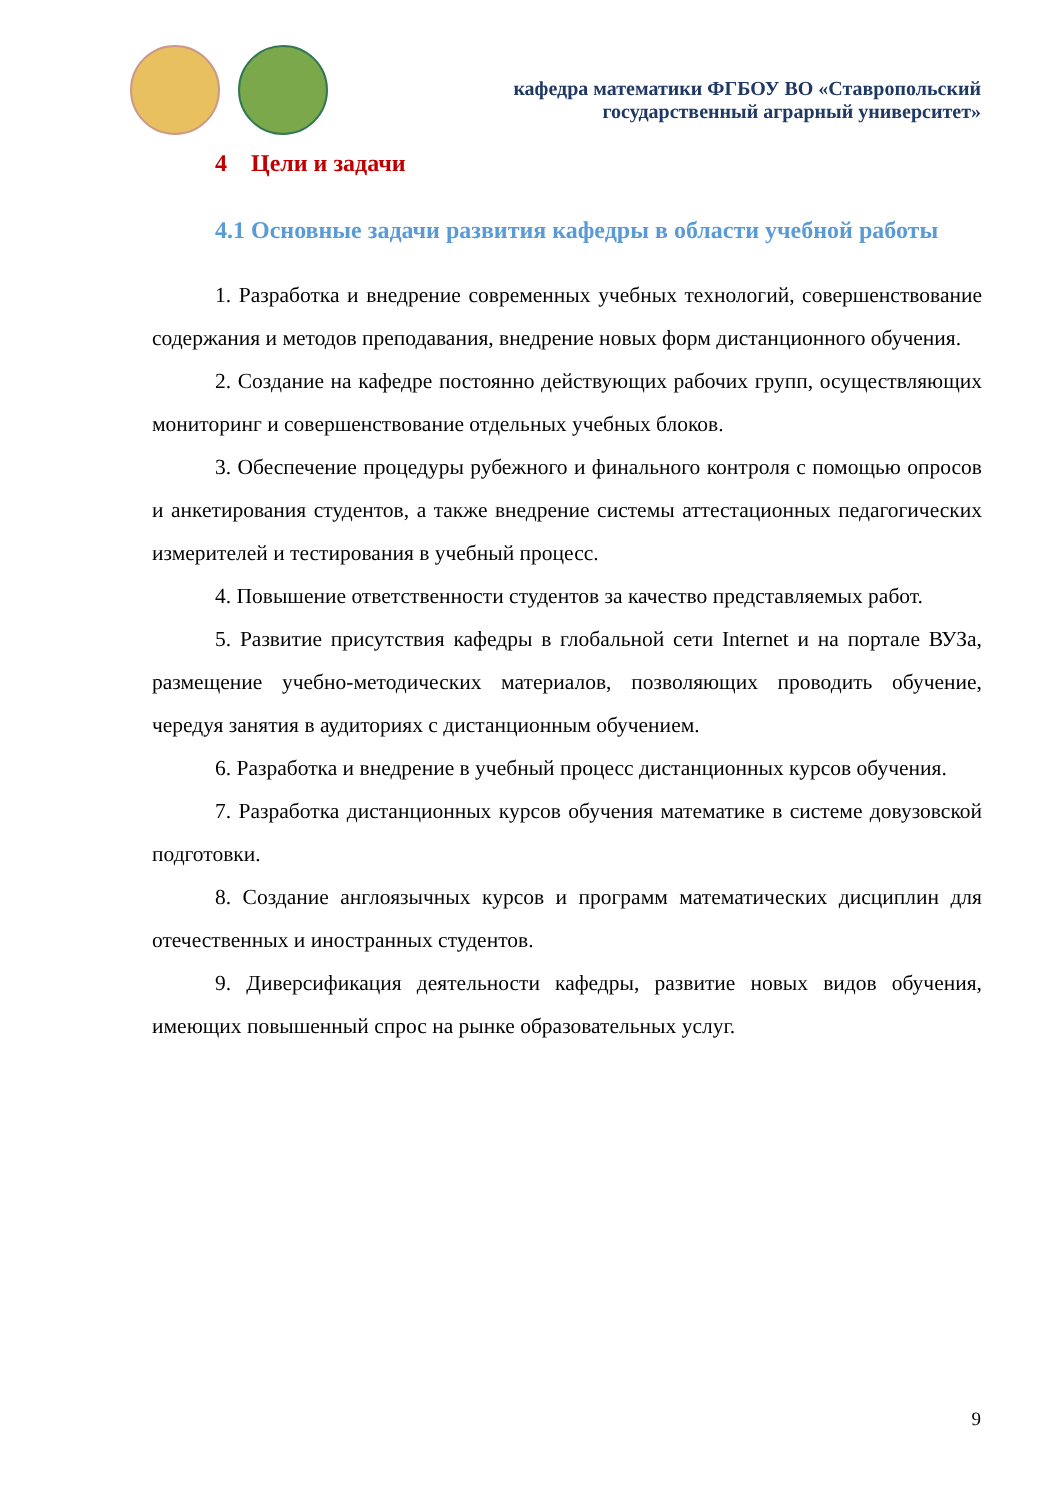кафедра математики ФГБОУ ВО «Ставропольский
государственный аграрный университет»
4 Цели и задачи
4.1 Основные задачи развития кафедры в области учебной работы
1. Разработка и внедрение современных учебных технологий, совершенствование содержания и методов преподавания, внедрение новых форм дистанционного обучения.
2. Создание на кафедре постоянно действующих рабочих групп, осуществляющих мониторинг и совершенствование отдельных учебных блоков.
3. Обеспечение процедуры рубежного и финального контроля с помощью опросов и анкетирования студентов, а также внедрение системы аттестационных педагогических измерителей и тестирования в учебный процесс.
4. Повышение ответственности студентов за качество представляемых работ.
5. Развитие присутствия кафедры в глобальной сети Internet и на портале ВУЗа, размещение учебно-методических материалов, позволяющих проводить обучение, чередуя занятия в аудиториях с дистанционным обучением.
6. Разработка и внедрение в учебный процесс дистанционных курсов обучения.
7. Разработка дистанционных курсов обучения математике в системе довузовской подготовки.
8. Создание англоязычных курсов и программ математических дисциплин для отечественных и иностранных студентов.
9. Диверсификация деятельности кафедры, развитие новых видов обучения, имеющих повышенный спрос на рынке образовательных услуг.
9